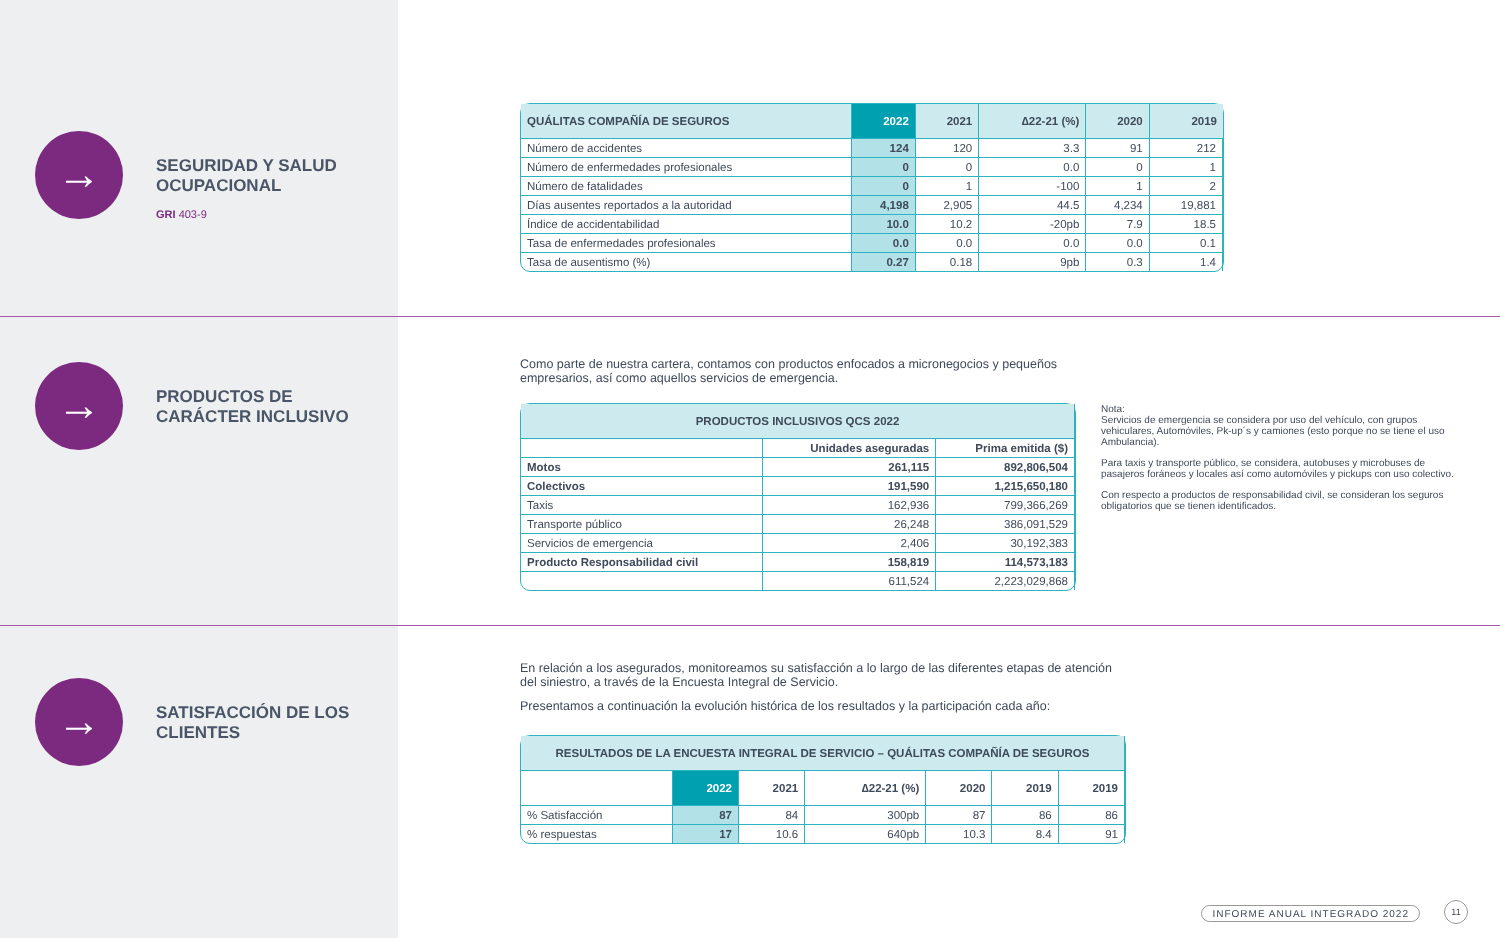→
SEGURIDAD Y SALUD
OCUPACIONAL
GRI 403-9
| QUÁLITAS COMPAÑÍA DE SEGUROS | 2022 | 2021 | ∆22-21 (%) | 2020 | 2019 |
| --- | --- | --- | --- | --- | --- |
| Número de accidentes | 124 | 120 | 3.3 | 91 | 212 |
| Número de enfermedades profesionales | 0 | 0 | 0.0 | 0 | 1 |
| Número de fatalidades | 0 | 1 | -100 | 1 | 2 |
| Días ausentes reportados a la autoridad | 4,198 | 2,905 | 44.5 | 4,234 | 19,881 |
| Índice de accidentabilidad | 10.0 | 10.2 | -20pb | 7.9 | 18.5 |
| Tasa de enfermedades profesionales | 0.0 | 0.0 | 0.0 | 0.0 | 0.1 |
| Tasa de ausentismo (%) | 0.27 | 0.18 | 9pb | 0.3 | 1.4 |
→
PRODUCTOS DE
CARÁCTER INCLUSIVO
Como parte de nuestra cartera, contamos con productos enfocados a micronegocios y pequeños empresarios, así como aquellos servicios de emergencia.
| PRODUCTOS INCLUSIVOS QCS 2022 | | |
| --- | --- | --- |
| | Unidades aseguradas | Prima emitida ($) |
| Motos | 261,115 | 892,806,504 |
| Colectivos | 191,590 | 1,215,650,180 |
| Taxis | 162,936 | 799,366,269 |
| Transporte público | 26,248 | 386,091,529 |
| Servicios de emergencia | 2,406 | 30,192,383 |
| Producto Responsabilidad civil | 158,819 | 114,573,183 |
| | 611,524 | 2,223,029,868 |
Nota:
Servicios de emergencia se considera por uso del vehículo, con grupos vehiculares, Automóviles, Pk-up´s y camiones (esto porque no se tiene el uso Ambulancia).
Para taxis y transporte público, se considera, autobuses y microbuses de pasajeros foráneos y locales así como automóviles y pickups con uso colectivo.
Con respecto a productos de responsabilidad civil, se consideran los seguros obligatorios que se tienen identificados.
→
SATISFACCIÓN DE LOS
CLIENTES
En relación a los asegurados, monitoreamos su satisfacción a lo largo de las diferentes etapas de atención del siniestro, a través de la Encuesta Integral de Servicio.
Presentamos a continuación la evolución histórica de los resultados y la participación cada año:
| RESULTADOS DE LA ENCUESTA INTEGRAL DE SERVICIO – QUÁLITAS COMPAÑÍA DE SEGUROS | | | | | | |
| --- | --- | --- | --- | --- | --- | --- |
| | 2022 | 2021 | ∆22-21 (%) | 2020 | 2019 | 2019 |
| % Satisfacción | 87 | 84 | 300pb | 87 | 86 | 86 |
| % respuestas | 17 | 10.6 | 640pb | 10.3 | 8.4 | 91 |
INFORME ANUAL INTEGRADO 2022 11